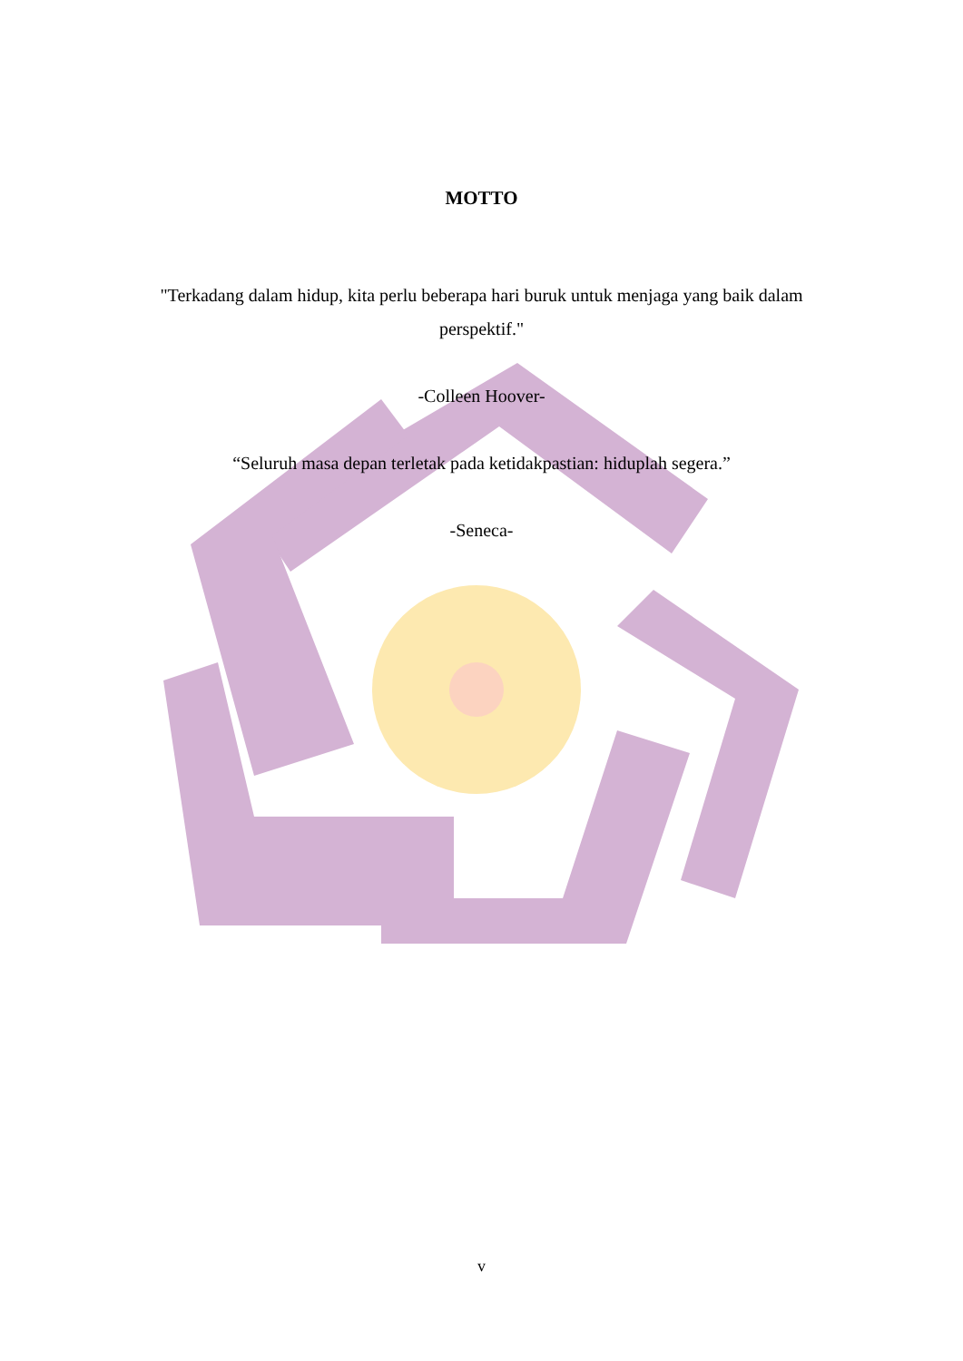MOTTO
"Terkadang dalam hidup, kita perlu beberapa hari buruk untuk menjaga yang baik dalam perspektif."
-Colleen Hoover-
“Seluruh masa depan terletak pada ketidakpastian: hiduplah segera.”
-Seneca-
v